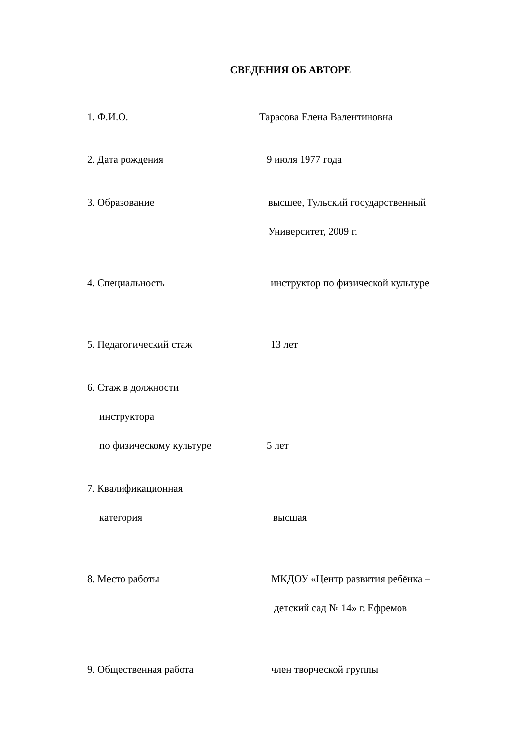СВЕДЕНИЯ ОБ АВТОРЕ
1. Ф.И.О. Тарасова Елена Валентиновна
2. Дата рождения 9 июля 1977 года
3. Образование высшее, Тульский государственный
Университет, 2009 г.
4. Специальность инструктор по физической культуре
5. Педагогический стаж 13 лет
6. Стаж в должности
инструктора
по физическому культуре
5 лет
7. Квалификационная
категория
высшая
8. Место работы МКДОУ «Центр развития ребёнка –
детский сад № 14» г. Ефремов
9. Общественная работа член творческой группы